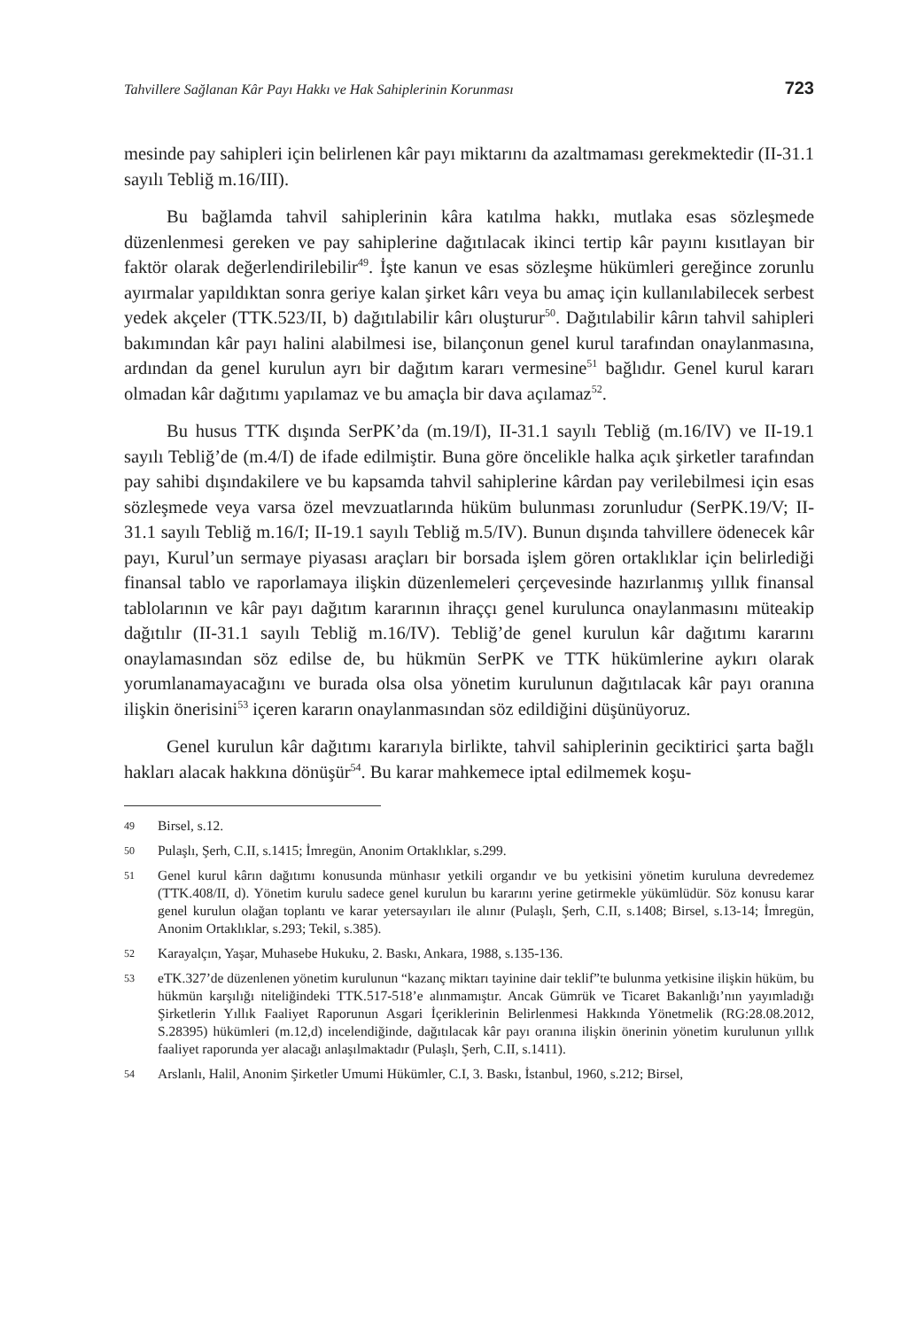Tahvillere Sağlanan Kâr Payı Hakkı ve Hak Sahiplerinin Korunması 723
mesinde pay sahipleri için belirlenen kâr payı miktarını da azaltmaması gerekmektedir (II-31.1 sayılı Tebliğ m.16/III).
Bu bağlamda tahvil sahiplerinin kâra katılma hakkı, mutlaka esas sözleşmede düzenlenmesi gereken ve pay sahiplerine dağıtılacak ikinci tertip kâr payını kısıtlayan bir faktör olarak değerlendirilebilir<sup>49</sup>. İşte kanun ve esas sözleşme hükümleri gereğince zorunlu ayırmalar yapıldıktan sonra geriye kalan şirket kârı veya bu amaç için kullanılabilecek serbest yedek akçeler (TTK.523/II, b) dağıtılabilir kârı oluşturur<sup>50</sup>. Dağıtılabilir kârın tahvil sahipleri bakımından kâr payı halini alabilmesi ise, bilançonun genel kurul tarafından onaylanmasına, ardından da genel kurulun ayrı bir dağıtım kararı vermesine<sup>51</sup> bağlıdır. Genel kurul kararı olmadan kâr dağıtımı yapılamaz ve bu amaçla bir dava açılamaz<sup>52</sup>.
Bu husus TTK dışında SerPK’da (m.19/I), II-31.1 sayılı Tebliğ (m.16/IV) ve II-19.1 sayılı Tebliğ’de (m.4/I) de ifade edilmiştir. Buna göre öncelikle halka açık şirketler tarafından pay sahibi dışındakilere ve bu kapsamda tahvil sahiplerine kârdan pay verilebilmesi için esas sözleşmede veya varsa özel mevzuatlarında hüküm bulunması zorunludur (SerPK.19/V; II-31.1 sayılı Tebliğ m.16/I; II-19.1 sayılı Tebliğ m.5/IV). Bunun dışında tahvillere ödenecek kâr payı, Kurul’un sermaye piyasası araçları bir borsada işlem gören ortaklıklar için belirlediği finansal tablo ve raporlamaya ilişkin düzenlemeleri çerçevesinde hazırlanmış yıllık finansal tablolarının ve kâr payı dağıtım kararının ihraççı genel kurulunca onaylanmasını müteakip dağıtılır (II-31.1 sayılı Tebliğ m.16/IV). Tebliğ’de genel kurulun kâr dağıtımı kararını onaylamasından söz edilse de, bu hükmün SerPK ve TTK hükümlerine aykırı olarak yorumlanamayacağını ve burada olsa olsa yönetim kurulunun dağıtılacak kâr payı oranına ilişkin önerisini<sup>53</sup> içeren kararın onaylanmasından söz edildiğini düşünüyoruz.
Genel kurulun kâr dağıtımı kararıyla birlikte, tahvil sahiplerinin geciktirici şarta bağlı hakları alacak hakkına dönüşür<sup>54</sup>. Bu karar mahkemece iptal edilmemek koşu-
49
Birsel, s.12.
50
Pulaşlı, Şerh, C.II, s.1415; İmregün, Anonim Ortaklıklar, s.299.
51
Genel kurul kârın dağıtımı konusunda münhasır yetkili organdır ve bu yetkisini yönetim kuruluna devredemez (TTK.408/II, d). Yönetim kurulu sadece genel kurulun bu kararını yerine getirmekle yükümlüdür. Söz konusu karar genel kurulun olağan toplantı ve karar yetersayıları ile alınır (Pulaşlı, Şerh, C.II, s.1408; Birsel, s.13-14; İmregün, Anonim Ortaklıklar, s.293; Tekil, s.385).
52
Karayalçın, Yaşar, Muhasebe Hukuku, 2. Baskı, Ankara, 1988, s.135-136.
53
eTK.327’de düzenlenen yönetim kurulunun “kazanç miktarı tayinine dair teklif”te bulunma yetkisine ilişkin hüküm, bu hükmün karşılığı niteliğindeki TTK.517-518’e alınmamıştır. Ancak Gümrük ve Ticaret Bakanlığı’nın yayımladığı Şirketlerin Yıllık Faaliyet Raporunun Asgari İçeriklerinin Belirlenmesi Hakkında Yönetmelik (RG:28.08.2012, S.28395) hükümleri (m.12,d) incelendiğinde, dağıtılacak kâr payı oranına ilişkin önerinin yönetim kurulunun yıllık faaliyet raporunda yer alacağı anlaşılmaktadır (Pulaşlı, Şerh, C.II, s.1411).
54
Arslanlı, Halil, Anonim Şirketler Umumi Hükümler, C.I, 3. Baskı, İstanbul, 1960, s.212; Birsel,